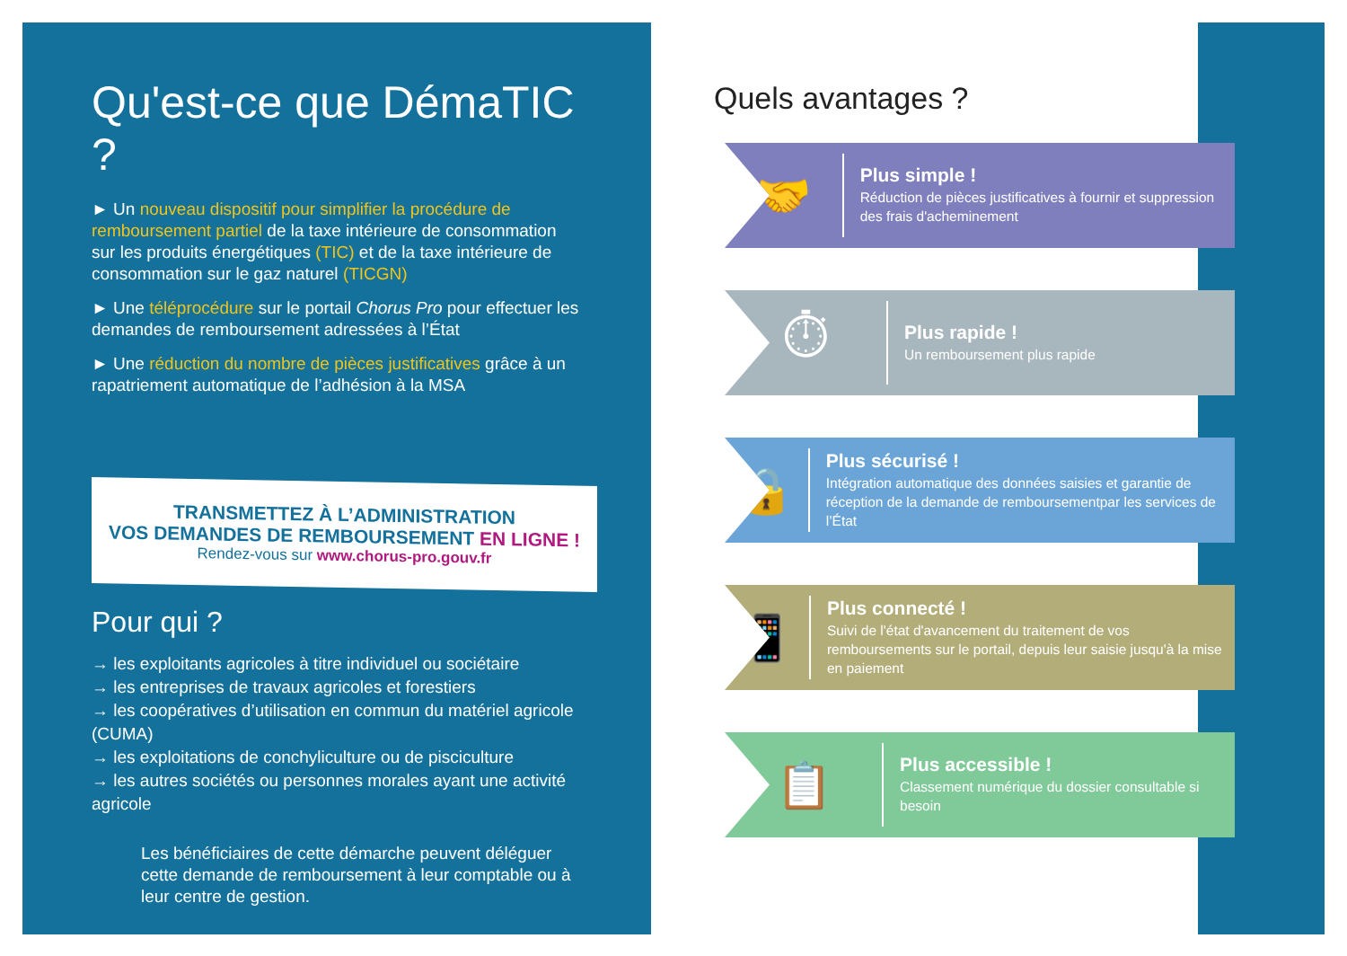Qu'est-ce que DémaTIC ?
► Un nouveau dispositif pour simplifier la procédure de remboursement partiel de la taxe intérieure de consommation sur les produits énergétiques (TIC) et de la taxe intérieure de consommation sur le gaz naturel (TICGN)
► Une téléprocédure sur le portail Chorus Pro pour effectuer les demandes de remboursement adressées à l’État
► Une réduction du nombre de pièces justificatives grâce à un rapatriement automatique de l’adhésion à la MSA
TRANSMETTEZ À L’ADMINISTRATION
VOS DEMANDES DE REMBOURSEMENT EN LIGNE !
Rendez-vous sur www.chorus-pro.gouv.fr
Pour qui ?
→ les exploitants agricoles à titre individuel ou sociétaire
→ les entreprises de travaux agricoles et forestiers
→ les coopératives d’utilisation en commun du matériel agricole (CUMA)
→ les exploitations de conchyliculture ou de pisciculture
→ les autres sociétés ou personnes morales ayant une activité agricole
Les bénéficiaires de cette démarche peuvent déléguer cette demande de remboursement à leur comptable ou à leur centre de gestion.
Quels avantages ?
🤝
Plus simple !
Réduction de pièces justificatives à fournir et suppression des frais d'acheminement
⏱
Plus rapide !
Un remboursement plus rapide
🔒
Plus sécurisé !
Intégration automatique des données saisies et garantie de réception de la demande de remboursementpar les services de l’État
📱
Plus connecté !
Suivi de l'état d'avancement du traitement de vos remboursements sur le portail, depuis leur saisie jusqu'à la mise en paiement
📋
Plus accessible !
Classement numérique du dossier consultable si besoin